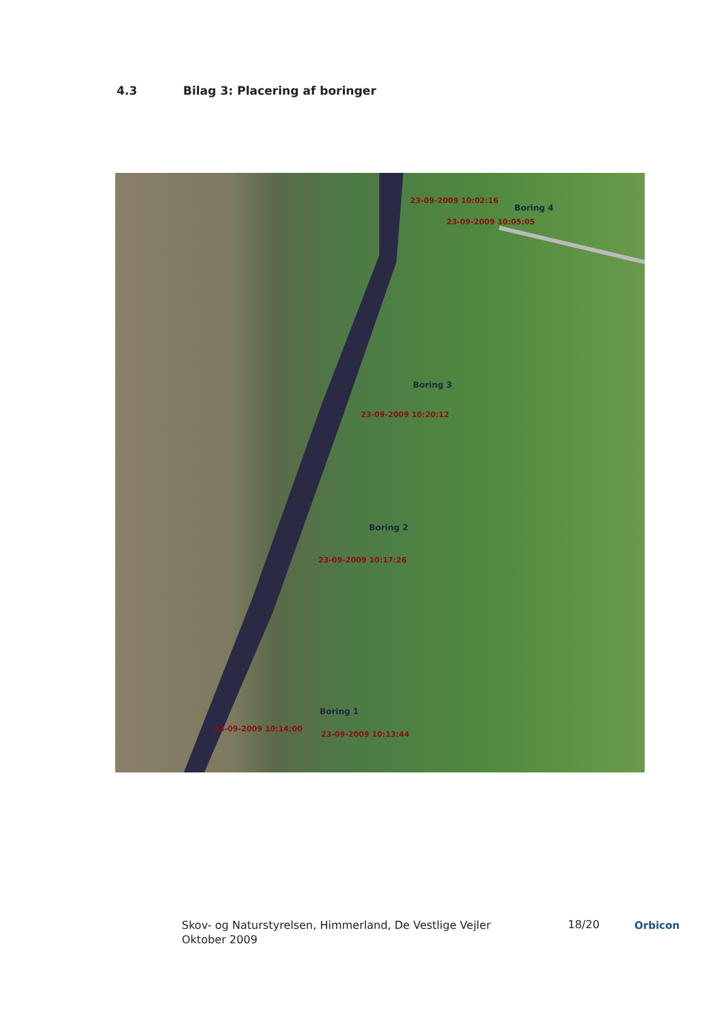4.3 Bilag 3: Placering af boringer
Boring 4
23-09-2009 10:02:16
23-09-2009 10:05:05
Boring 3
23-09-2009 10:20:12
Boring 2
23-09-2009 10:17:26
Boring 1
23-09-2009 10:14:00
23-09-2009 10:13:44
Skov- og Naturstyrelsen, Himmerland, De Vestlige Vejler
Oktober 2009
18/20 Orbicon